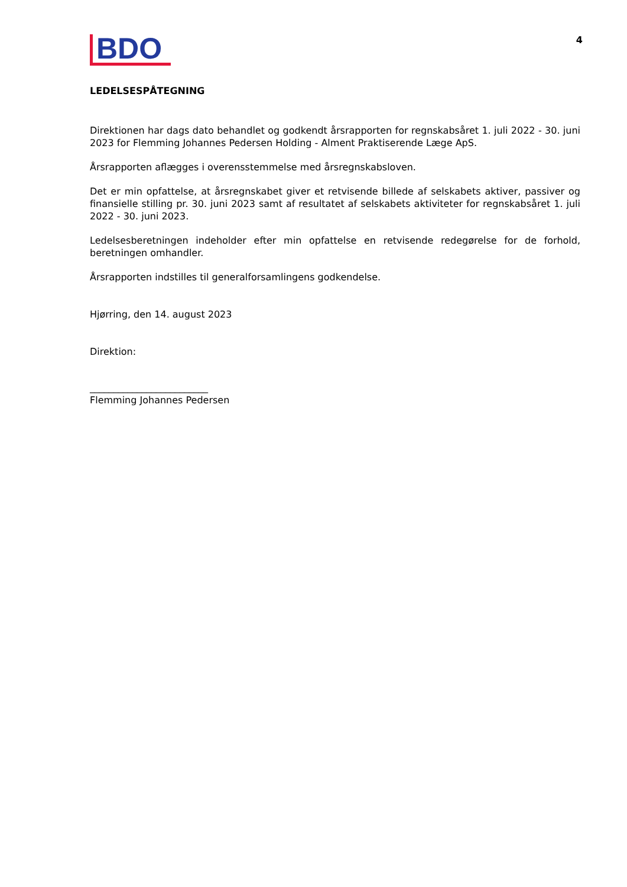BDO
4
LEDELSESPÅTEGNING
Direktionen har dags dato behandlet og godkendt årsrapporten for regnskabsåret 1. juli 2022 - 30. juni 2023 for Flemming Johannes Pedersen Holding - Alment Praktiserende Læge ApS.
Årsrapporten aflægges i overensstemmelse med årsregnskabsloven.
Det er min opfattelse, at årsregnskabet giver et retvisende billede af selskabets aktiver, passiver og finansielle stilling pr. 30. juni 2023 samt af resultatet af selskabets aktiviteter for regnskabsåret 1. juli 2022 - 30. juni 2023.
Ledelsesberetningen indeholder efter min opfattelse en retvisende redegørelse for de forhold, beretningen omhandler.
Årsrapporten indstilles til generalforsamlingens godkendelse.
Hjørring, den 14. august 2023
Direktion:
_________________________
Flemming Johannes Pedersen